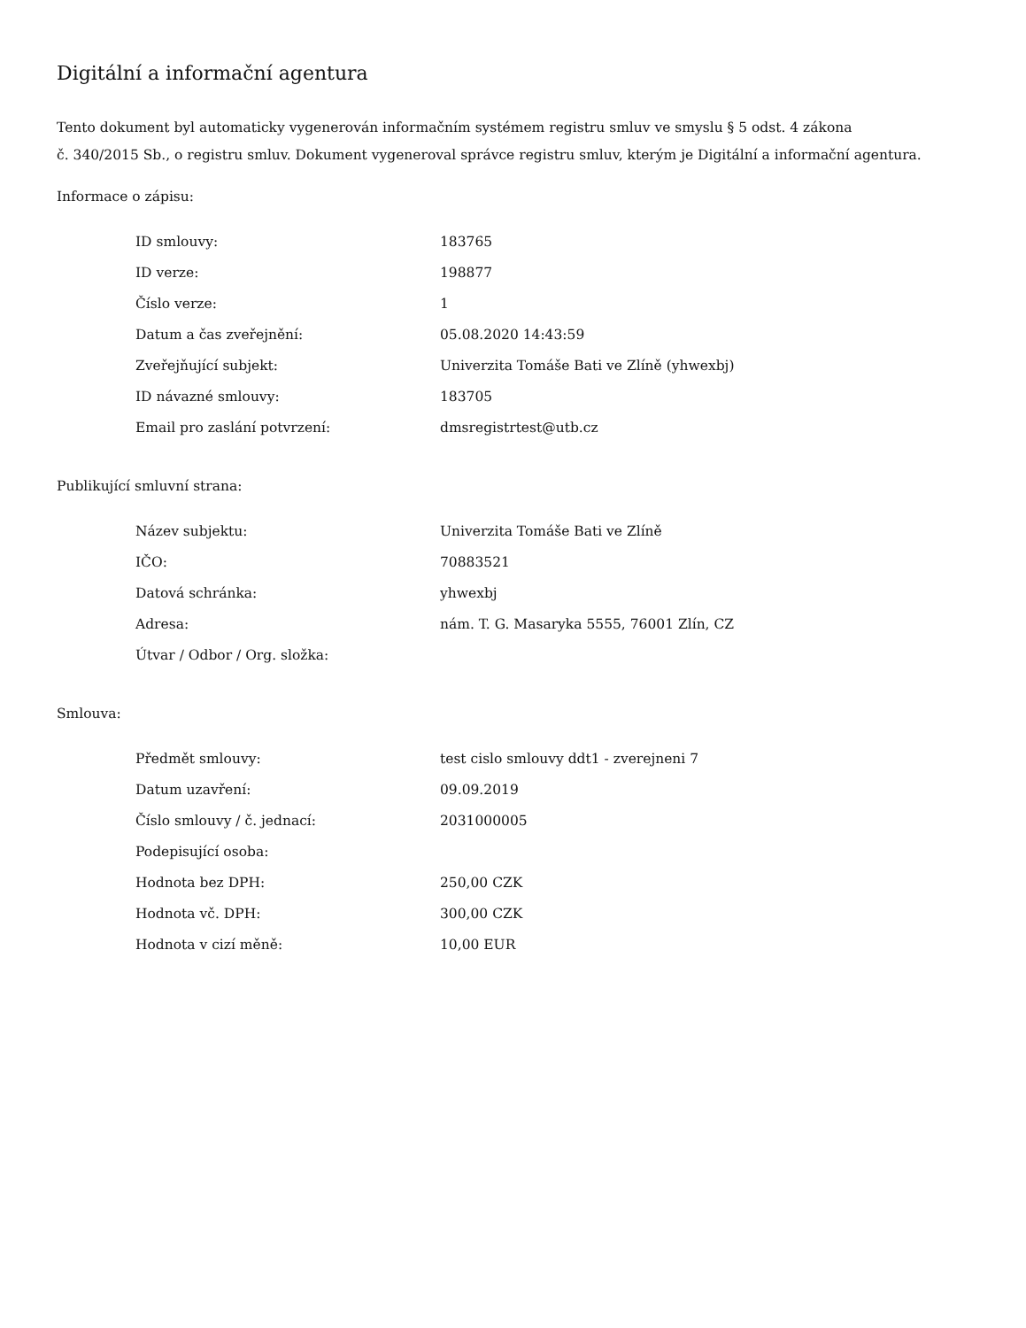Digitální a informační agentura
Tento dokument byl automaticky vygenerován informačním systémem registru smluv ve smyslu § 5 odst. 4 zákona
č. 340/2015 Sb., o registru smluv. Dokument vygeneroval správce registru smluv, kterým je Digitální a informační agentura.
Informace o zápisu:
| ID smlouvy: | 183765 |
| ID verze: | 198877 |
| Číslo verze: | 1 |
| Datum a čas zveřejnění: | 05.08.2020 14:43:59 |
| Zveřejňující subjekt: | Univerzita Tomáše Bati ve Zlíně (yhwexbj) |
| ID návazné smlouvy: | 183705 |
| Email pro zaslání potvrzení: | dmsregistrtest@utb.cz |
Publikující smluvní strana:
| Název subjektu: | Univerzita Tomáše Bati ve Zlíně |
| IČO: | 70883521 |
| Datová schránka: | yhwexbj |
| Adresa: | nám. T. G. Masaryka 5555, 76001 Zlín, CZ |
| Útvar / Odbor / Org. složka: | |
Smlouva:
| Předmět smlouvy: | test cislo smlouvy ddt1 - zverejneni 7 |
| Datum uzavření: | 09.09.2019 |
| Číslo smlouvy / č. jednací: | 2031000005 |
| Podepisující osoba: | |
| Hodnota bez DPH: | 250,00 CZK |
| Hodnota vč. DPH: | 300,00 CZK |
| Hodnota v cizí měně: | 10,00 EUR |